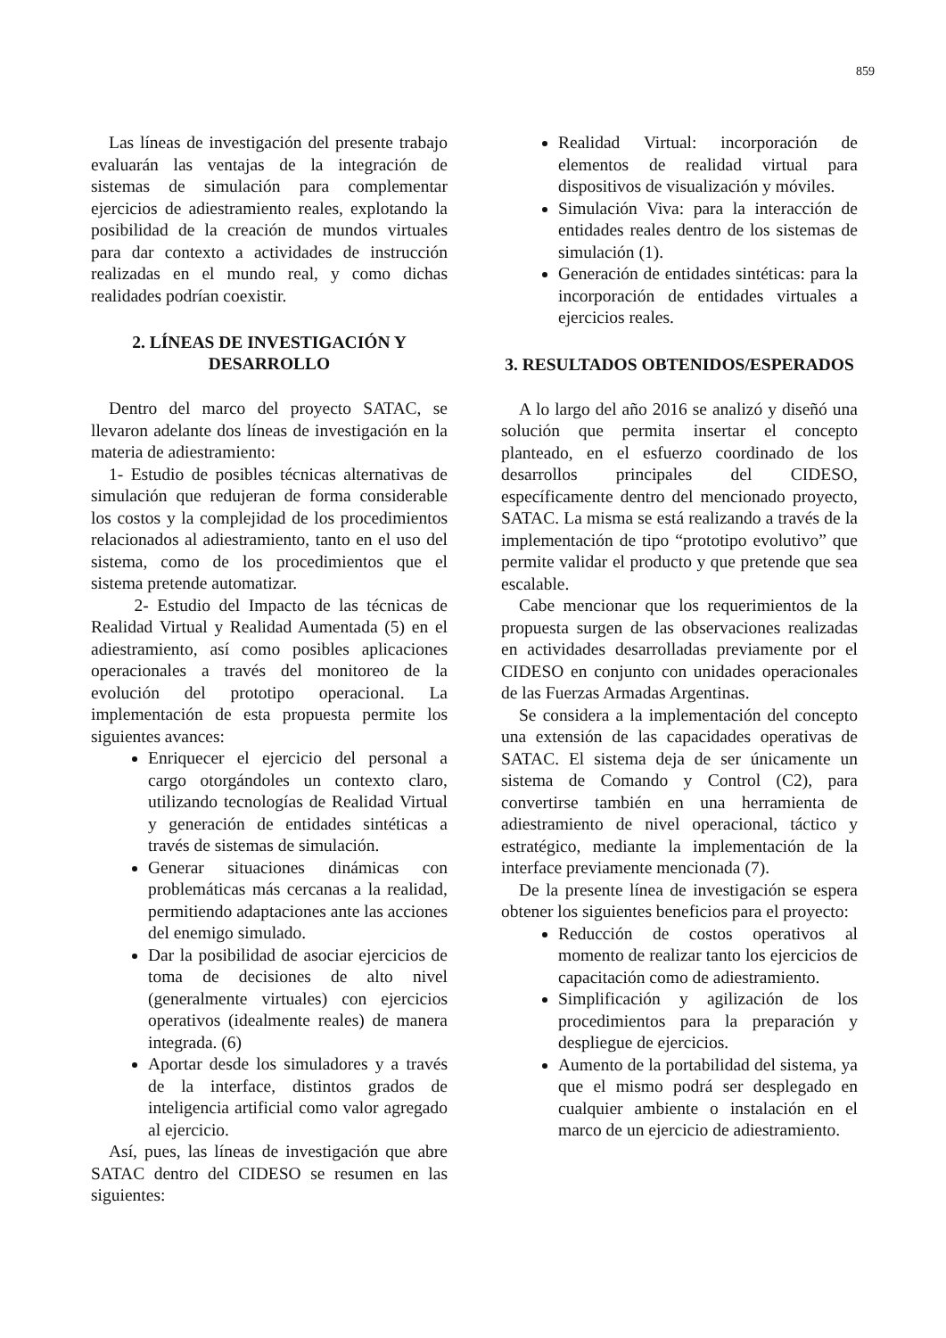859
Las líneas de investigación del presente trabajo evaluarán las ventajas de la integración de sistemas de simulación para complementar ejercicios de adiestramiento reales, explotando la posibilidad de la creación de mundos virtuales para dar contexto a actividades de instrucción realizadas en el mundo real, y como dichas realidades podrían coexistir.
2. LÍNEAS DE INVESTIGACIÓN Y DESARROLLO
Dentro del marco del proyecto SATAC, se llevaron adelante dos líneas de investigación en la materia de adiestramiento:
1- Estudio de posibles técnicas alternativas de simulación que redujeran de forma considerable los costos y la complejidad de los procedimientos relacionados al adiestramiento, tanto en el uso del sistema, como de los procedimientos que el sistema pretende automatizar.
2- Estudio del Impacto de las técnicas de Realidad Virtual y Realidad Aumentada (5) en el adiestramiento, así como posibles aplicaciones operacionales a través del monitoreo de la evolución del prototipo operacional. La implementación de esta propuesta permite los siguientes avances:
Enriquecer el ejercicio del personal a cargo otorgándoles un contexto claro, utilizando tecnologías de Realidad Virtual y generación de entidades sintéticas a través de sistemas de simulación.
Generar situaciones dinámicas con problemáticas más cercanas a la realidad, permitiendo adaptaciones ante las acciones del enemigo simulado.
Dar la posibilidad de asociar ejercicios de toma de decisiones de alto nivel (generalmente virtuales) con ejercicios operativos (idealmente reales) de manera integrada. (6)
Aportar desde los simuladores y a través de la interface, distintos grados de inteligencia artificial como valor agregado al ejercicio.
Así, pues, las líneas de investigación que abre SATAC dentro del CIDESO se resumen en las siguientes:
Realidad Virtual: incorporación de elementos de realidad virtual para dispositivos de visualización y móviles.
Simulación Viva: para la interacción de entidades reales dentro de los sistemas de simulación (1).
Generación de entidades sintéticas: para la incorporación de entidades virtuales a ejercicios reales.
3. RESULTADOS OBTENIDOS/ESPERADOS
A lo largo del año 2016 se analizó y diseñó una solución que permita insertar el concepto planteado, en el esfuerzo coordinado de los desarrollos principales del CIDESO, específicamente dentro del mencionado proyecto, SATAC. La misma se está realizando a través de la implementación de tipo “prototipo evolutivo” que permite validar el producto y que pretende que sea escalable.
Cabe mencionar que los requerimientos de la propuesta surgen de las observaciones realizadas en actividades desarrolladas previamente por el CIDESO en conjunto con unidades operacionales de las Fuerzas Armadas Argentinas.
Se considera a la implementación del concepto una extensión de las capacidades operativas de SATAC. El sistema deja de ser únicamente un sistema de Comando y Control (C2), para convertirse también en una herramienta de adiestramiento de nivel operacional, táctico y estratégico, mediante la implementación de la interface previamente mencionada (7).
De la presente línea de investigación se espera obtener los siguientes beneficios para el proyecto:
Reducción de costos operativos al momento de realizar tanto los ejercicios de capacitación como de adiestramiento.
Simplificación y agilización de los procedimientos para la preparación y despliegue de ejercicios.
Aumento de la portabilidad del sistema, ya que el mismo podrá ser desplegado en cualquier ambiente o instalación en el marco de un ejercicio de adiestramiento.